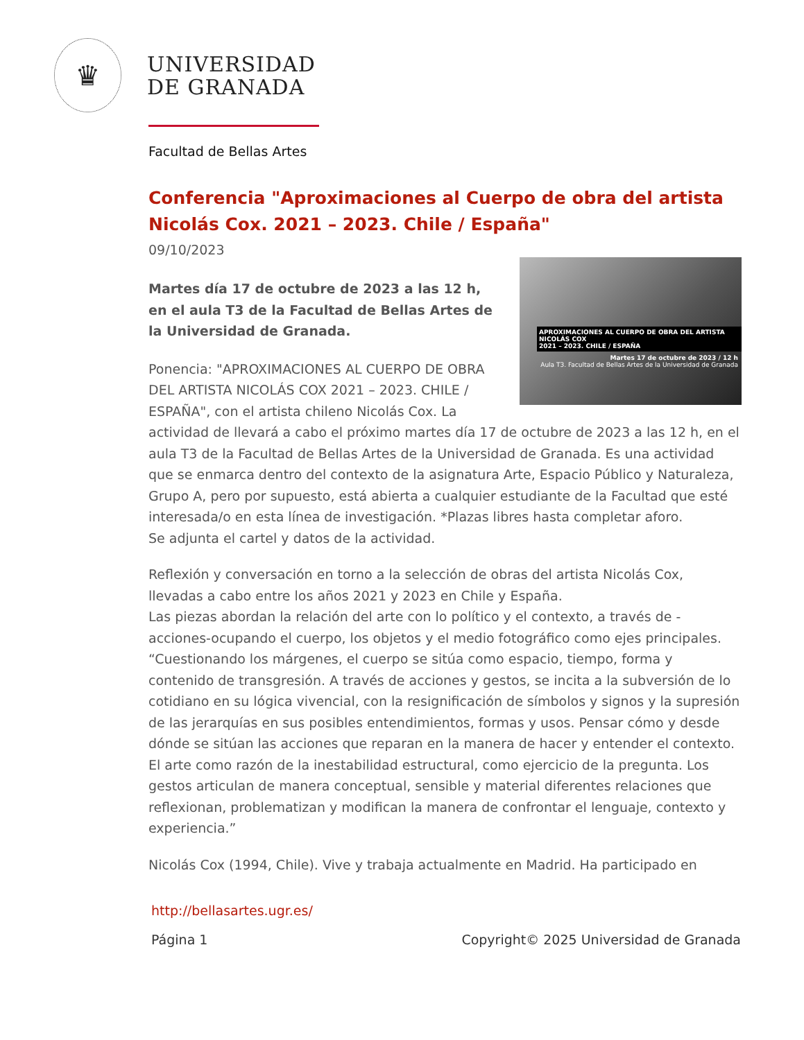♛
UNIVERSIDAD
DE GRANADA
Facultad de Bellas Artes
Conferencia "Aproximaciones al Cuerpo de obra del artista Nicolás Cox. 2021 – 2023. Chile / España"
09/10/2023
APROXIMACIONES AL CUERPO DE OBRA DEL ARTISTA NICOLÁS COX
2021 – 2023. CHILE / ESPAÑA
Martes 17 de octubre de 2023 / 12 h
Aula T3. Facultad de Bellas Artes de la Universidad de Granada
Martes día 17 de octubre de 2023 a las 12 h, en el aula T3 de la Facultad de Bellas Artes de la Universidad de Granada.
Ponencia: "APROXIMACIONES AL CUERPO DE OBRA DEL ARTISTA NICOLÁS COX 2021 – 2023. CHILE / ESPAÑA", con el artista chileno Nicolás Cox. La actividad de llevará a cabo el próximo martes día 17 de octubre de 2023 a las 12 h, en el aula T3 de la Facultad de Bellas Artes de la Universidad de Granada. Es una actividad que se enmarca dentro del contexto de la asignatura Arte, Espacio Público y Naturaleza, Grupo A, pero por supuesto, está abierta a cualquier estudiante de la Facultad que esté interesada/o en esta línea de investigación. *Plazas libres hasta completar aforo.
Se adjunta el cartel y datos de la actividad.
Reflexión y conversación en torno a la selección de obras del artista Nicolás Cox, llevadas a cabo entre los años 2021 y 2023 en Chile y España.
Las piezas abordan la relación del arte con lo político y el contexto, a través de -acciones-ocupando el cuerpo, los objetos y el medio fotográfico como ejes principales.
“Cuestionando los márgenes, el cuerpo se sitúa como espacio, tiempo, forma y contenido de transgresión. A través de acciones y gestos, se incita a la subversión de lo cotidiano en su lógica vivencial, con la resignificación de símbolos y signos y la supresión de las jerarquías en sus posibles entendimientos, formas y usos. Pensar cómo y desde dónde se sitúan las acciones que reparan en la manera de hacer y entender el contexto. El arte como razón de la inestabilidad estructural, como ejercicio de la pregunta. Los gestos articulan de manera conceptual, sensible y material diferentes relaciones que reflexionan, problematizan y modifican la manera de confrontar el lenguaje, contexto y experiencia.”
Nicolás Cox (1994, Chile). Vive y trabaja actualmente en Madrid. Ha participado en
http://bellasartes.ugr.es/
Página 1 Copyright© 2025 Universidad de Granada